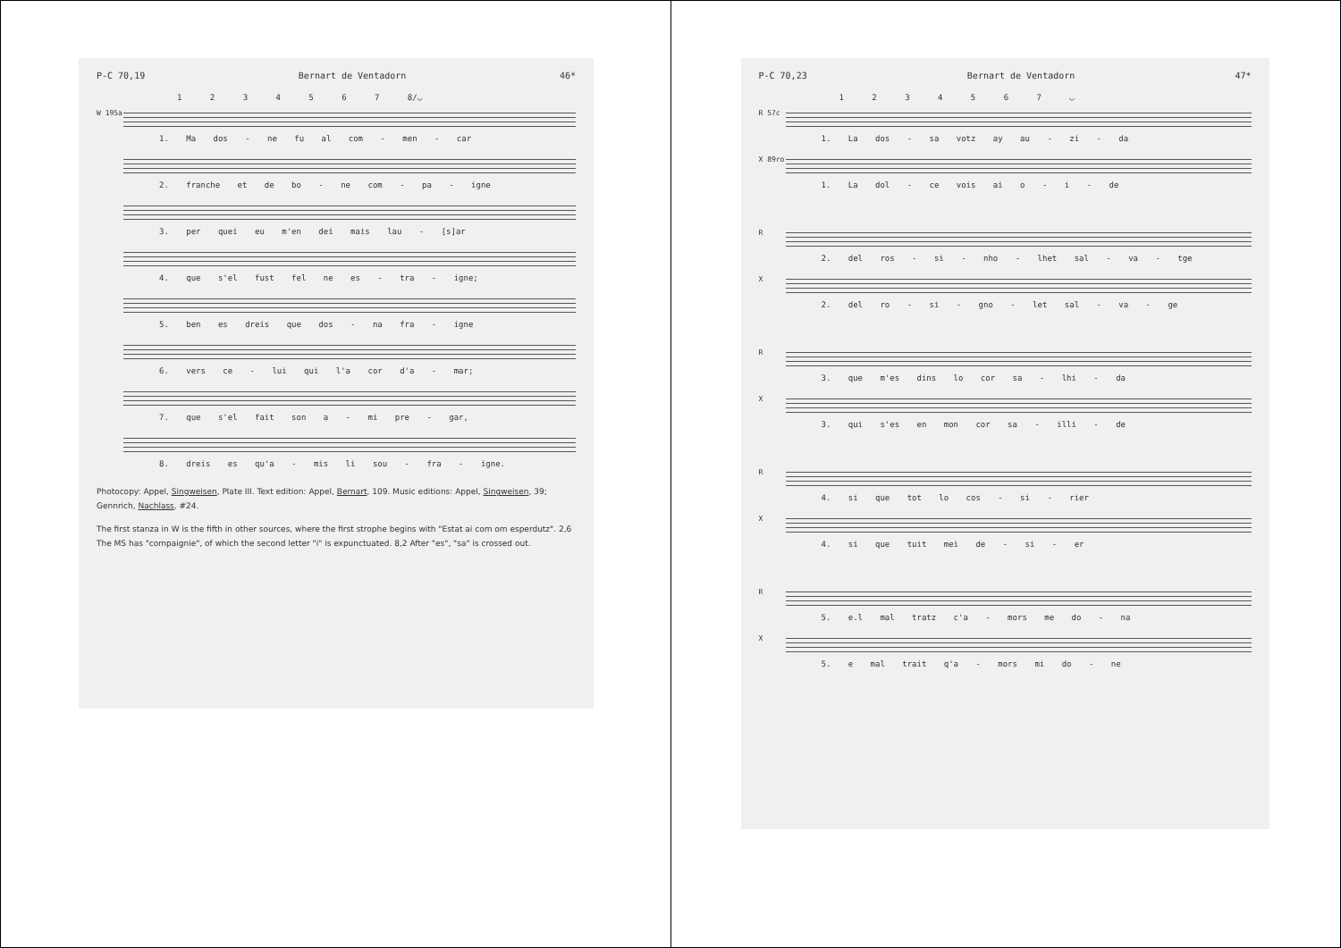P-C 70,19 Bernart de Ventadorn 46*
1 2 3 4 5 6 7 8/◡
W 195a 1. Ma dos - ne fu al com - men - car
2. franche et de bo - ne com - pa - igne
3. per quei eu m'en dei mais lau - [s]ar
4. que s'el fust fel ne es - tra - igne;
5. ben es dreis que dos - na fra - igne
6. vers ce - lui qui l'a cor d'a - mar;
7. que s'el fait son a - mi pre - gar,
8. dreis es qu'a - mis li sou - fra - igne.
Photocopy: Appel, Singweisen, Plate III. Text edition: Appel, Bernart, 109. Music editions: Appel, Singweisen, 39; Gennrich, Nachlass, #24.
The first stanza in W is the fifth in other sources, where the first strophe begins with "Estat ai com om esperdutz". 2,6 The MS has "compaignie", of which the second letter "i" is expunctuated. 8,2 After "es", "sa" is crossed out.
P-C 70,23 Bernart de Ventadorn 47*
1 2 3 4 5 6 7 ◡
R 57c 1. La dos - sa votz ay au - zi - da
X 89ro 1. La dol - ce vois ai o - i - de
R 2. del ros - si - nho - lhet sal - va - tge
X 2. del ro - si - gno - let sal - va - ge
R 3. que m'es dins lo cor sa - lhi - da
X 3. qui s'es en mon cor sa - illi - de
R 4. si que tot lo cos - si - rier
X 4. si que tuit mei de - si - er
R 5. e.l mal tratz c'a - mors me do - na
X 5. e mal trait q'a - mors mi do - ne